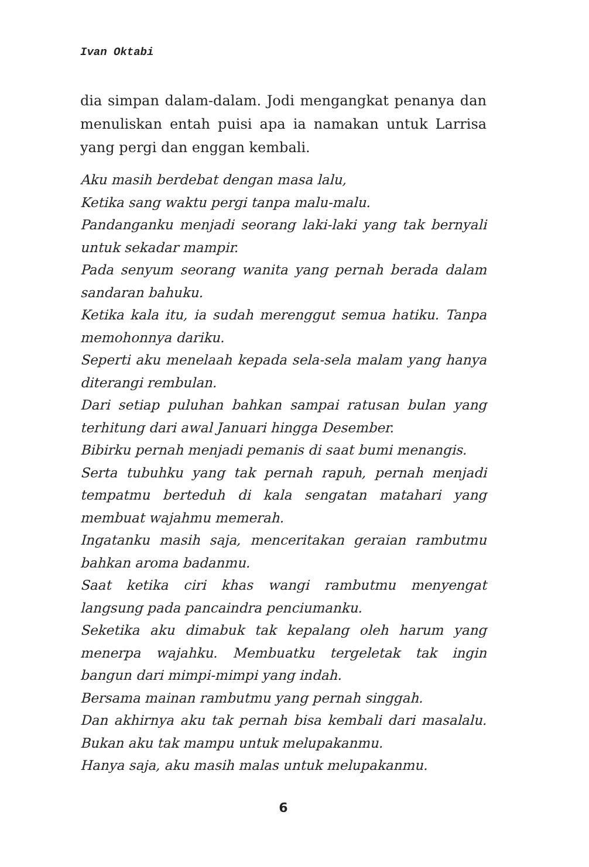Ivan Oktabi
dia simpan dalam-dalam. Jodi mengangkat penanya dan menuliskan entah puisi apa ia namakan untuk Larrisa yang pergi dan enggan kembali.
Aku masih berdebat dengan masa lalu,
Ketika sang waktu pergi tanpa malu-malu.
Pandanganku menjadi seorang laki-laki yang tak bernyali untuk sekadar mampir.
Pada senyum seorang wanita yang pernah berada dalam sandaran bahuku.
Ketika kala itu, ia sudah merenggut semua hatiku. Tanpa memohonnya dariku.
Seperti aku menelaah kepada sela-sela malam yang hanya diterangi rembulan.
Dari setiap puluhan bahkan sampai ratusan bulan yang terhitung dari awal Januari hingga Desember.
Bibirku pernah menjadi pemanis di saat bumi menangis.
Serta tubuhku yang tak pernah rapuh, pernah menjadi tempatmu berteduh di kala sengatan matahari yang membuat wajahmu memerah.
Ingatanku masih saja, menceritakan geraian rambutmu bahkan aroma badanmu.
Saat ketika ciri khas wangi rambutmu menyengat langsung pada pancaindra penciumanku.
Seketika aku dimabuk tak kepalang oleh harum yang menerpa wajahku. Membuatku tergeletak tak ingin bangun dari mimpi-mimpi yang indah.
Bersama mainan rambutmu yang pernah singgah.
Dan akhirnya aku tak pernah bisa kembali dari masalalu. Bukan aku tak mampu untuk melupakanmu.
Hanya saja, aku masih malas untuk melupakanmu.
6